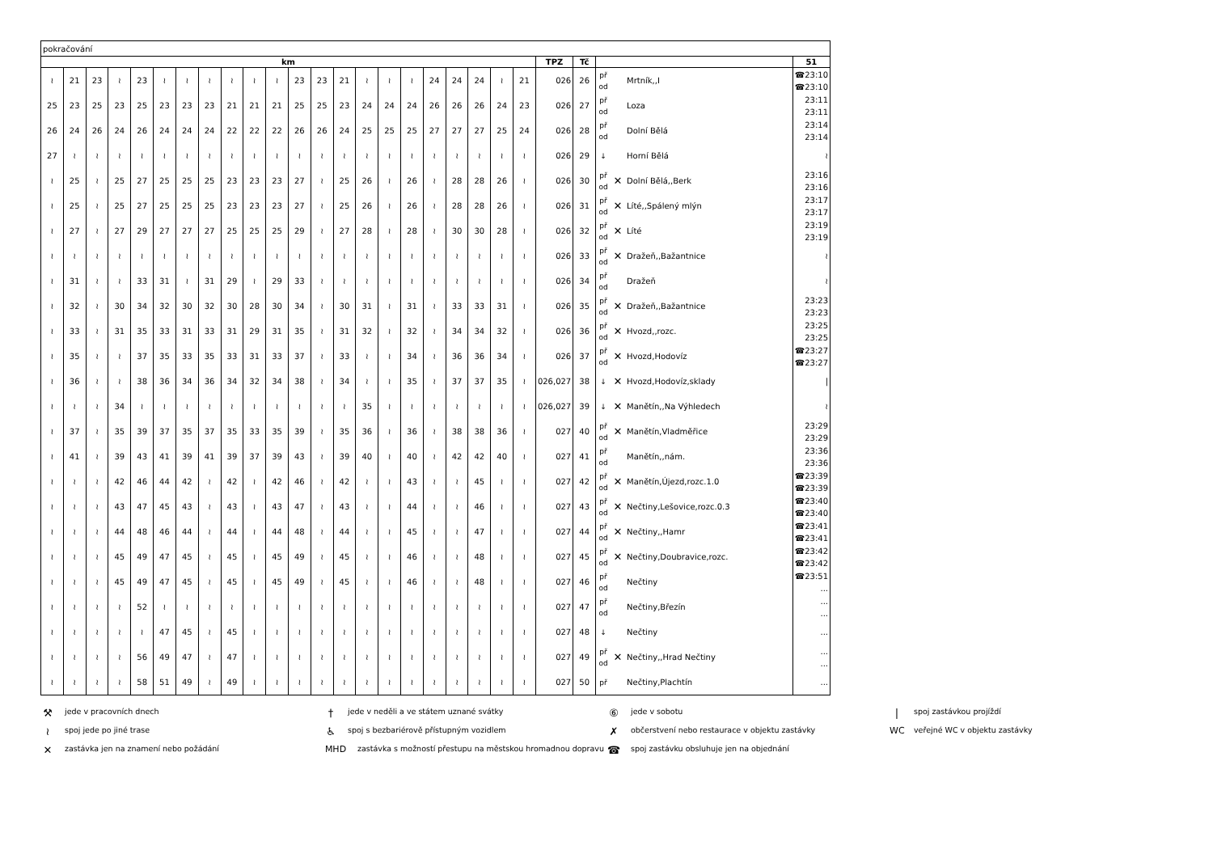| pokračování | | | | | | | | | | | | | | | | | | | | | | | | | | | |
| km | | | | | | | | | | | | | | | | | | | | | | TPZ | Tč | | | | 51 |
| ≀ | 21 | 23 | ≀ | 23 | ≀ | ≀ | ≀ | ≀ | ≀ | ≀ | 23 | 23 | 21 | ≀ | ≀ | ≀ | 24 | 24 | 24 | ≀ | 21 | 026 | 26 | př od | | Mrtník,,I | ☎23:10 ☎23:10 |
| 25 | 23 | 25 | 23 | 25 | 23 | 23 | 23 | 21 | 21 | 21 | 25 | 25 | 23 | 24 | 24 | 24 | 26 | 26 | 26 | 24 | 23 | 026 | 27 | př od | | Loza | 23:11 23:11 |
| 26 | 24 | 26 | 24 | 26 | 24 | 24 | 24 | 22 | 22 | 22 | 26 | 26 | 24 | 25 | 25 | 25 | 27 | 27 | 27 | 25 | 24 | 026 | 28 | př od | | Dolní Bělá | 23:14 23:14 |
| 27 | ≀ | ≀ | ≀ | ≀ | ≀ | ≀ | ≀ | ≀ | ≀ | ≀ | ≀ | ≀ | ≀ | ≀ | ≀ | ≀ | ≀ | ≀ | ≀ | ≀ | ≀ | 026 | 29 | ↓ | | Horní Bělá | ≀ |
| ≀ | 25 | ≀ | 25 | 27 | 25 | 25 | 25 | 23 | 23 | 23 | 27 | ≀ | 25 | 26 | ≀ | 26 | ≀ | 28 | 28 | 26 | ≀ | 026 | 30 | př od | ✕ | Dolní Bělá,,Berk | 23:16 23:16 |
| ≀ | 25 | ≀ | 25 | 27 | 25 | 25 | 25 | 23 | 23 | 23 | 27 | ≀ | 25 | 26 | ≀ | 26 | ≀ | 28 | 28 | 26 | ≀ | 026 | 31 | př od | ✕ | Líté,,Spálený mlýn | 23:17 23:17 |
| ≀ | 27 | ≀ | 27 | 29 | 27 | 27 | 27 | 25 | 25 | 25 | 29 | ≀ | 27 | 28 | ≀ | 28 | ≀ | 30 | 30 | 28 | ≀ | 026 | 32 | př od | ✕ | Líté | 23:19 23:19 |
| ≀ | ≀ | ≀ | ≀ | ≀ | ≀ | ≀ | ≀ | ≀ | ≀ | ≀ | ≀ | ≀ | ≀ | ≀ | ≀ | ≀ | ≀ | ≀ | ≀ | ≀ | ≀ | 026 | 33 | př od | ✕ | Dražeň,,Bažantnice | ≀ |
| ≀ | 31 | ≀ | ≀ | 33 | 31 | ≀ | 31 | 29 | ≀ | 29 | 33 | ≀ | ≀ | ≀ | ≀ | ≀ | ≀ | ≀ | ≀ | ≀ | ≀ | 026 | 34 | př od | | Dražeň | ≀ |
| ≀ | 32 | ≀ | 30 | 34 | 32 | 30 | 32 | 30 | 28 | 30 | 34 | ≀ | 30 | 31 | ≀ | 31 | ≀ | 33 | 33 | 31 | ≀ | 026 | 35 | př od | ✕ | Dražeň,,Bažantnice | 23:23 23:23 |
| ≀ | 33 | ≀ | 31 | 35 | 33 | 31 | 33 | 31 | 29 | 31 | 35 | ≀ | 31 | 32 | ≀ | 32 | ≀ | 34 | 34 | 32 | ≀ | 026 | 36 | př od | ✕ | Hvozd,,rozc. | 23:25 23:25 |
| ≀ | 35 | ≀ | ≀ | 37 | 35 | 33 | 35 | 33 | 31 | 33 | 37 | ≀ | 33 | ≀ | ≀ | 34 | ≀ | 36 | 36 | 34 | ≀ | 026 | 37 | př od | ✕ | Hvozd,Hodovíz | ☎23:27 ☎23:27 |
| ≀ | 36 | ≀ | ≀ | 38 | 36 | 34 | 36 | 34 | 32 | 34 | 38 | ≀ | 34 | ≀ | ≀ | 35 | ≀ | 37 | 37 | 35 | ≀ | 026,027 | 38 | ↓ | ✕ | Hvozd,Hodovíz,sklady | / |
| ≀ | ≀ | ≀ | 34 | ≀ | ≀ | ≀ | ≀ | ≀ | ≀ | ≀ | ≀ | ≀ | ≀ | 35 | ≀ | ≀ | ≀ | ≀ | ≀ | ≀ | ≀ | 026,027 | 39 | ↓ | ✕ | Manětín,,Na Výhledech | ≀ |
| ≀ | 37 | ≀ | 35 | 39 | 37 | 35 | 37 | 35 | 33 | 35 | 39 | ≀ | 35 | 36 | ≀ | 36 | ≀ | 38 | 38 | 36 | ≀ | 027 | 40 | př od | ✕ | Manětín,Vladměřice | 23:29 23:29 |
| ≀ | 41 | ≀ | 39 | 43 | 41 | 39 | 41 | 39 | 37 | 39 | 43 | ≀ | 39 | 40 | ≀ | 40 | ≀ | 42 | 42 | 40 | ≀ | 027 | 41 | př od | | Manětín,,nám. | 23:36 23:36 |
| ≀ | ≀ | ≀ | 42 | 46 | 44 | 42 | ≀ | 42 | ≀ | 42 | 46 | ≀ | 42 | ≀ | ≀ | 43 | ≀ | ≀ | 45 | ≀ | ≀ | 027 | 42 | př od | ✕ | Manětín,Újezd,rozc.1.0 | ☎23:39 ☎23:39 |
| ≀ | ≀ | ≀ | 43 | 47 | 45 | 43 | ≀ | 43 | ≀ | 43 | 47 | ≀ | 43 | ≀ | ≀ | 44 | ≀ | ≀ | 46 | ≀ | ≀ | 027 | 43 | př od | ✕ | Nečtiny,Lešovice,rozc.0.3 | ☎23:40 ☎23:40 |
| ≀ | ≀ | ≀ | 44 | 48 | 46 | 44 | ≀ | 44 | ≀ | 44 | 48 | ≀ | 44 | ≀ | ≀ | 45 | ≀ | ≀ | 47 | ≀ | ≀ | 027 | 44 | př od | ✕ | Nečtiny,,Hamr | ☎23:41 ☎23:41 |
| ≀ | ≀ | ≀ | 45 | 49 | 47 | 45 | ≀ | 45 | ≀ | 45 | 49 | ≀ | 45 | ≀ | ≀ | 46 | ≀ | ≀ | 48 | ≀ | ≀ | 027 | 45 | př od | ✕ | Nečtiny,Doubravice,rozc. | ☎23:42 ☎23:42 |
| ≀ | ≀ | ≀ | 45 | 49 | 47 | 45 | ≀ | 45 | ≀ | 45 | 49 | ≀ | 45 | ≀ | ≀ | 46 | ≀ | ≀ | 48 | ≀ | ≀ | 027 | 46 | př od | | Nečtiny | ☎23:51 ... |
| ≀ | ≀ | ≀ | ≀ | 52 | ≀ | ≀ | ≀ | ≀ | ≀ | ≀ | ≀ | ≀ | ≀ | ≀ | ≀ | ≀ | ≀ | ≀ | ≀ | ≀ | ≀ | 027 | 47 | př od | | Nečtiny,Březín | ... ... |
| ≀ | ≀ | ≀ | ≀ | ≀ | 47 | 45 | ≀ | 45 | ≀ | ≀ | ≀ | ≀ | ≀ | ≀ | ≀ | ≀ | ≀ | ≀ | ≀ | ≀ | ≀ | 027 | 48 | ↓ | | Nečtiny | ... |
| ≀ | ≀ | ≀ | ≀ | 56 | 49 | 47 | ≀ | 47 | ≀ | ≀ | ≀ | ≀ | ≀ | ≀ | ≀ | ≀ | ≀ | ≀ | ≀ | ≀ | ≀ | 027 | 49 | př od | ✕ | Nečtiny,,Hrad Nečtiny | ... ... |
| ≀ | ≀ | ≀ | ≀ | 58 | 51 | 49 | ≀ | 49 | ≀ | ≀ | ≀ | ≀ | ≀ | ≀ | ≀ | ≀ | ≀ | ≀ | ≀ | ≀ | ≀ | 027 | 50 | př | | Nečtiny,Plachtín | ... |
⚒ jede v pracovních dnech
† jede v neděli a ve státem uznané svátky
⑥ jede v sobotu
| spoj zastávkou projíždí
≀ spoj jede po jiné trase
♿ spoj s bezbariérově přístupným vozidlem
✗ občerstvení nebo restaurace v objektu zastávky
WC veřejné WC v objektu zastávky
✕ zastávka jen na znamení nebo požádání
MHD zastávka s možností přestupu na městskou hromadnou dopravu
☎ spoj zastávku obsluhuje jen na objednání